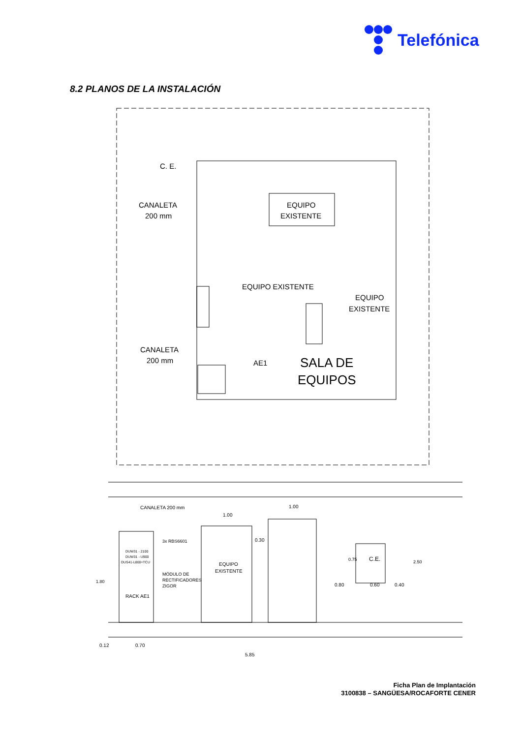Telefónica
8.2 PLANOS DE LA INSTALACIÓN
C. E.
CANALETA
200 mm
EQUIPO
EXISTENTE
EQUIPO EXISTENTE
EQUIPO
EXISTENTE
CANALETA
200 mm
AE1
SALA DE
EQUIPOS
CANALETA 200 mm
1.00
1.00
3x RBS6601
DUW31 - 2100
DUW31 - U900
DUS41-L800+TCU
0.30
EQUIPO
EXISTENTE
C.E.
0.75
2.50
MÓDULO DE
RECTIFICADORES
ZIGOR
0.80
0.60
0.40
1.80
RACK AE1
0.12
0.70
5.85
Ficha Plan de Implantación
3100838 – SANGÜESA/ROCAFORTE CENER